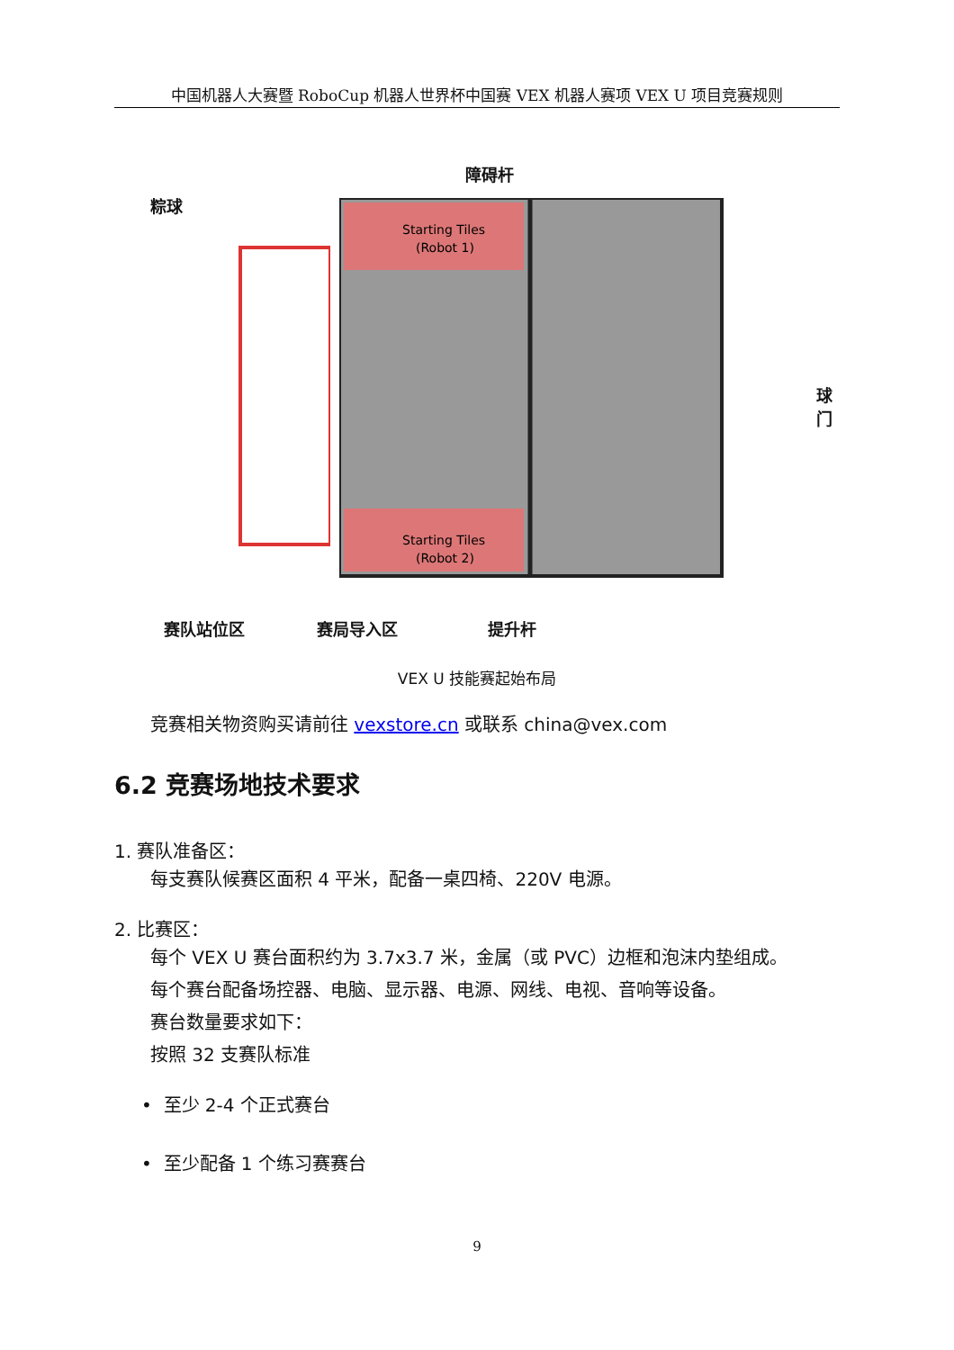中国机器人大赛暨 RoboCup 机器人世界杯中国赛 VEX 机器人赛项 VEX U 项目竞赛规则
障碍杆
粽球
球门
Starting Tiles
(Robot 1)
Starting Tiles
(Robot 2)
赛队站位区 赛局导入区 提升杆
VEX U 技能赛起始布局
竞赛相关物资购买请前往 vexstore.cn 或联系 china@vex.com
6.2 竞赛场地技术要求
1. 赛队准备区：
每支赛队候赛区面积 4 平米，配备一桌四椅、220V 电源。
2. 比赛区：
每个 VEX U 赛台面积约为 3.7x3.7 米，金属（或 PVC）边框和泡沫内垫组成。
每个赛台配备场控器、电脑、显示器、电源、网线、电视、音响等设备。
赛台数量要求如下：
按照 32 支赛队标准
• 至少 2-4 个正式赛台
• 至少配备 1 个练习赛赛台
9